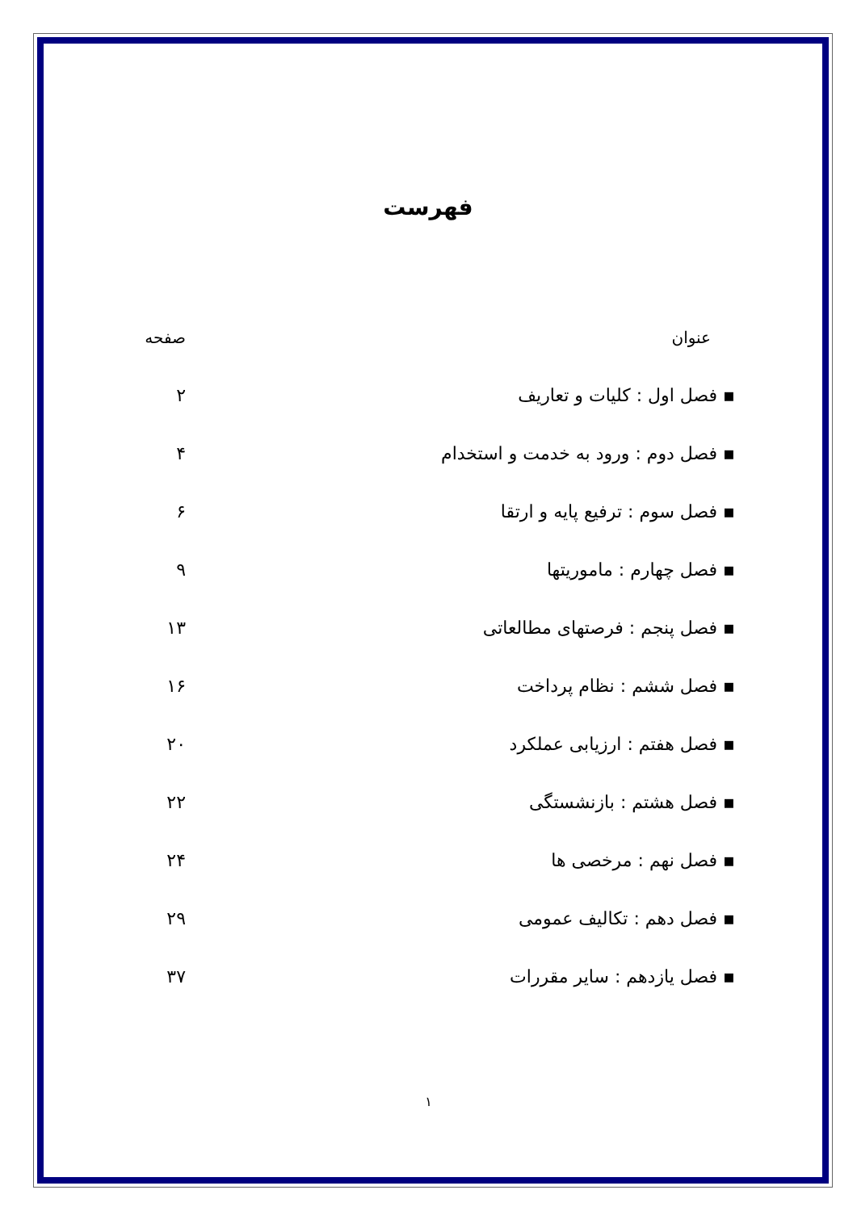فهرست
عنوان صفحه
▪ فصل اول : کلیات و تعاریف ۲
▪ فصل دوم : ورود به خدمت و استخدام ۴
▪ فصل سوم : ترفیع پایه و ارتقا ۶
▪ فصل چهارم : ماموریتها ۹
▪ فصل پنجم : فرصتهای مطالعاتی ۱۳
▪ فصل ششم : نظام پرداخت ۱۶
▪ فصل هفتم : ارزیابی عملکرد ۲۰
▪ فصل هشتم : بازنشستگی ۲۲
▪ فصل نهم : مرخصی ها ۲۴
▪ فصل دهم : تکالیف عمومی ۲۹
▪ فصل یازدهم : سایر مقررات ۳۷
۱